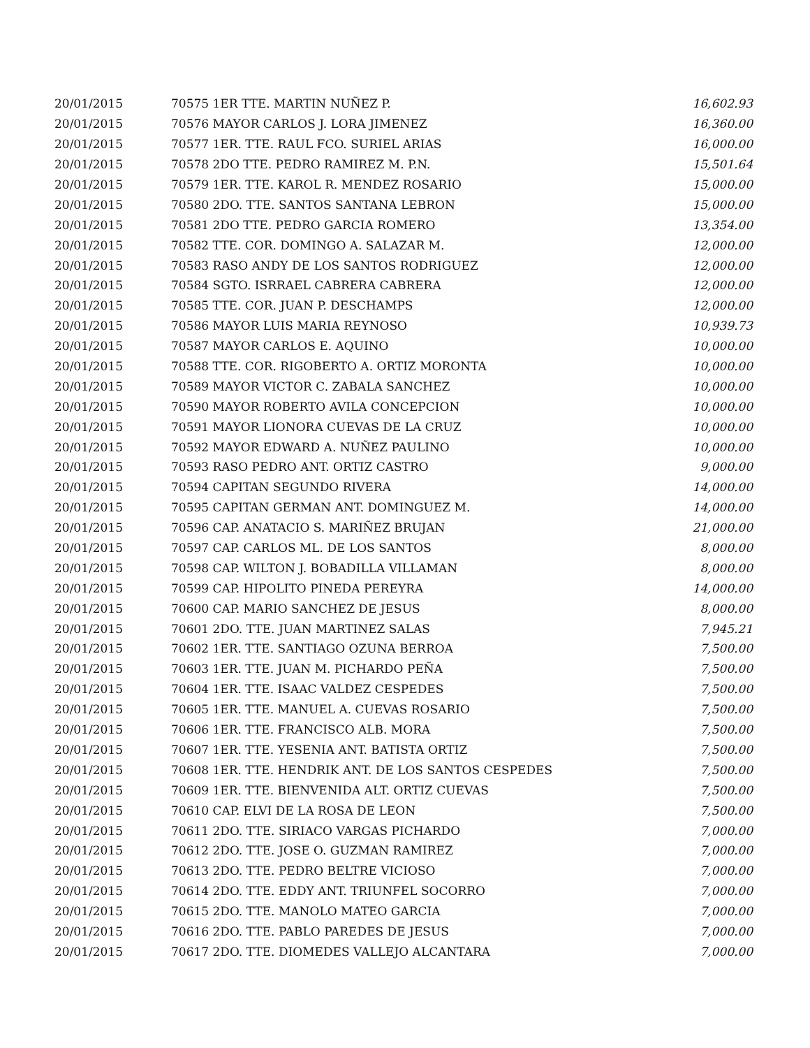| 20/01/2015 | 70575 1ER TTE. MARTIN NUÑEZ P. | 16,602.93 |
| 20/01/2015 | 70576 MAYOR CARLOS J. LORA JIMENEZ | 16,360.00 |
| 20/01/2015 | 70577 1ER. TTE. RAUL FCO. SURIEL ARIAS | 16,000.00 |
| 20/01/2015 | 70578 2DO TTE. PEDRO RAMIREZ M. P.N. | 15,501.64 |
| 20/01/2015 | 70579 1ER. TTE. KAROL R. MENDEZ ROSARIO | 15,000.00 |
| 20/01/2015 | 70580 2DO. TTE. SANTOS SANTANA LEBRON | 15,000.00 |
| 20/01/2015 | 70581 2DO TTE. PEDRO GARCIA ROMERO | 13,354.00 |
| 20/01/2015 | 70582 TTE. COR. DOMINGO A. SALAZAR M. | 12,000.00 |
| 20/01/2015 | 70583 RASO ANDY DE LOS SANTOS RODRIGUEZ | 12,000.00 |
| 20/01/2015 | 70584 SGTO. ISRRAEL CABRERA CABRERA | 12,000.00 |
| 20/01/2015 | 70585 TTE. COR. JUAN P. DESCHAMPS | 12,000.00 |
| 20/01/2015 | 70586 MAYOR LUIS MARIA REYNOSO | 10,939.73 |
| 20/01/2015 | 70587 MAYOR CARLOS E. AQUINO | 10,000.00 |
| 20/01/2015 | 70588 TTE. COR. RIGOBERTO A. ORTIZ MORONTA | 10,000.00 |
| 20/01/2015 | 70589 MAYOR VICTOR C. ZABALA SANCHEZ | 10,000.00 |
| 20/01/2015 | 70590 MAYOR ROBERTO AVILA CONCEPCION | 10,000.00 |
| 20/01/2015 | 70591 MAYOR LIONORA CUEVAS DE LA CRUZ | 10,000.00 |
| 20/01/2015 | 70592 MAYOR EDWARD A. NUÑEZ PAULINO | 10,000.00 |
| 20/01/2015 | 70593 RASO PEDRO ANT. ORTIZ CASTRO | 9,000.00 |
| 20/01/2015 | 70594 CAPITAN SEGUNDO RIVERA | 14,000.00 |
| 20/01/2015 | 70595 CAPITAN GERMAN ANT. DOMINGUEZ M. | 14,000.00 |
| 20/01/2015 | 70596 CAP. ANATACIO S. MARIÑEZ BRUJAN | 21,000.00 |
| 20/01/2015 | 70597 CAP. CARLOS ML. DE LOS SANTOS | 8,000.00 |
| 20/01/2015 | 70598 CAP. WILTON J. BOBADILLA VILLAMAN | 8,000.00 |
| 20/01/2015 | 70599 CAP. HIPOLITO PINEDA PEREYRA | 14,000.00 |
| 20/01/2015 | 70600 CAP. MARIO SANCHEZ DE JESUS | 8,000.00 |
| 20/01/2015 | 70601 2DO. TTE. JUAN MARTINEZ SALAS | 7,945.21 |
| 20/01/2015 | 70602 1ER. TTE. SANTIAGO OZUNA BERROA | 7,500.00 |
| 20/01/2015 | 70603 1ER. TTE. JUAN M. PICHARDO PEÑA | 7,500.00 |
| 20/01/2015 | 70604 1ER. TTE. ISAAC VALDEZ CESPEDES | 7,500.00 |
| 20/01/2015 | 70605 1ER. TTE. MANUEL A. CUEVAS ROSARIO | 7,500.00 |
| 20/01/2015 | 70606 1ER. TTE. FRANCISCO ALB. MORA | 7,500.00 |
| 20/01/2015 | 70607 1ER. TTE. YESENIA ANT. BATISTA ORTIZ | 7,500.00 |
| 20/01/2015 | 70608 1ER. TTE. HENDRIK ANT. DE LOS SANTOS CESPEDES | 7,500.00 |
| 20/01/2015 | 70609 1ER. TTE. BIENVENIDA ALT. ORTIZ CUEVAS | 7,500.00 |
| 20/01/2015 | 70610 CAP. ELVI DE LA ROSA DE LEON | 7,500.00 |
| 20/01/2015 | 70611 2DO. TTE. SIRIACO VARGAS PICHARDO | 7,000.00 |
| 20/01/2015 | 70612 2DO. TTE. JOSE O. GUZMAN RAMIREZ | 7,000.00 |
| 20/01/2015 | 70613 2DO. TTE. PEDRO BELTRE VICIOSO | 7,000.00 |
| 20/01/2015 | 70614 2DO. TTE. EDDY ANT. TRIUNFEL SOCORRO | 7,000.00 |
| 20/01/2015 | 70615 2DO. TTE. MANOLO MATEO GARCIA | 7,000.00 |
| 20/01/2015 | 70616 2DO. TTE. PABLO PAREDES DE JESUS | 7,000.00 |
| 20/01/2015 | 70617 2DO. TTE. DIOMEDES VALLEJO ALCANTARA | 7,000.00 |